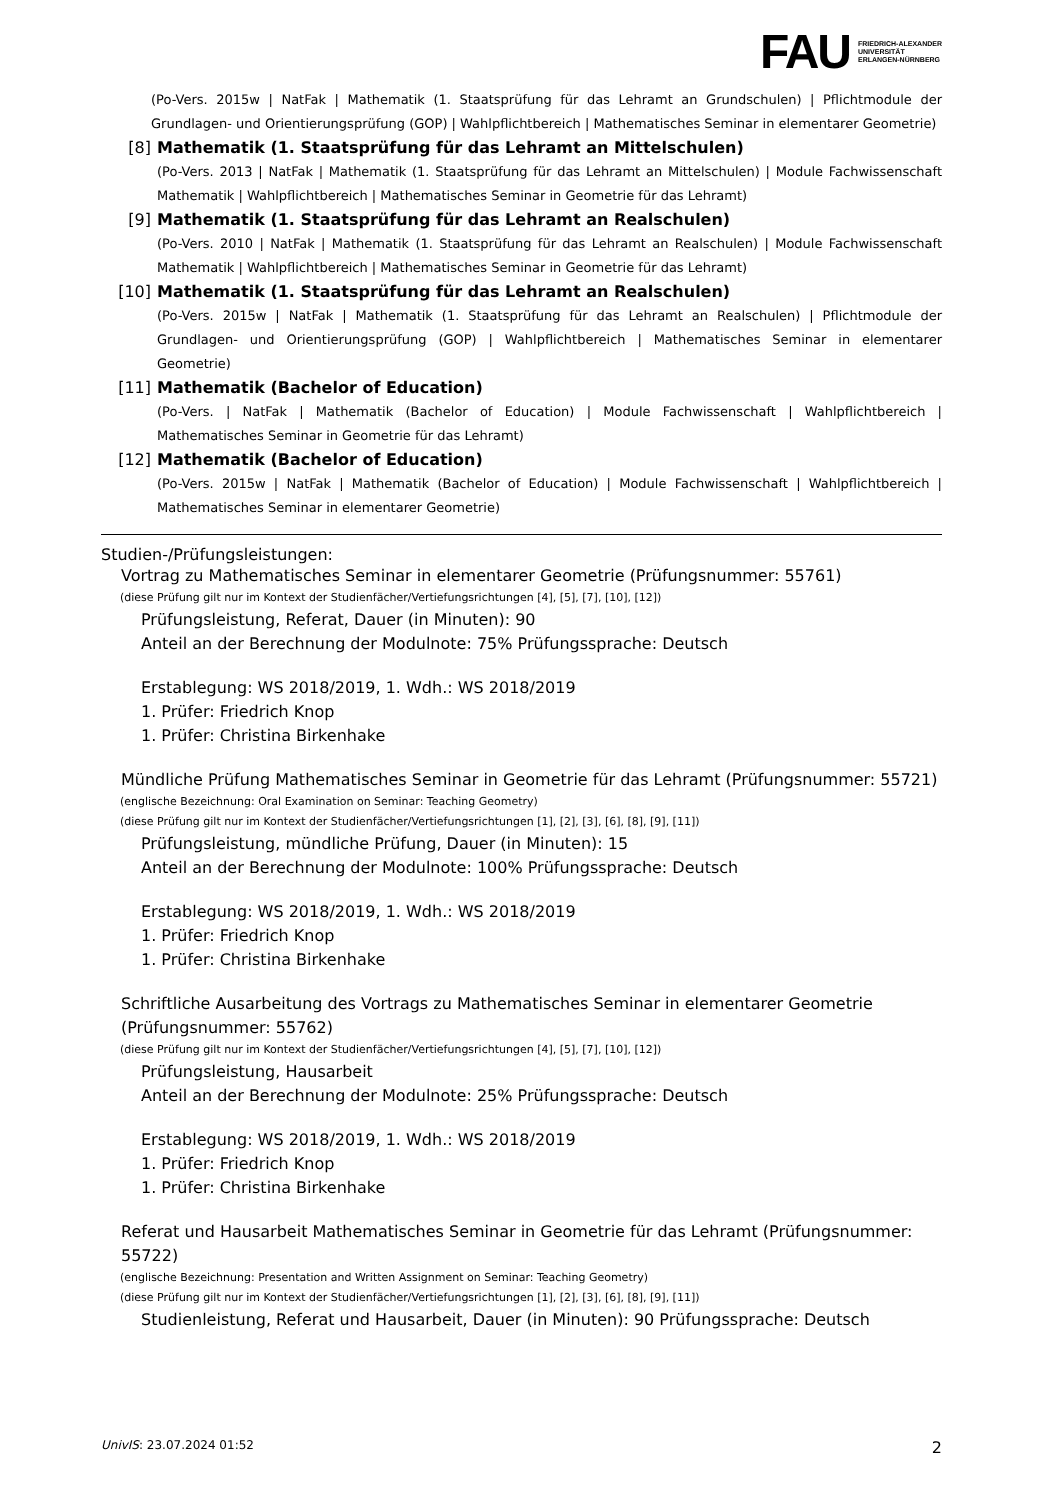FAU FRIEDRICH-ALEXANDER
UNIVERSITÄT
ERLANGEN-NÜRNBERG
(Po-Vers. 2015w | NatFak | Mathematik (1. Staatsprüfung für das Lehramt an Grundschulen) | Pflichtmodule der Grundlagen- und Orientierungsprüfung (GOP) | Wahlpflichtbereich | Mathematisches Seminar in elementarer Geometrie)
[8] Mathematik (1. Staatsprüfung für das Lehramt an Mittelschulen)
(Po-Vers. 2013 | NatFak | Mathematik (1. Staatsprüfung für das Lehramt an Mittelschulen) | Module Fachwissenschaft Mathematik | Wahlpflichtbereich | Mathematisches Seminar in Geometrie für das Lehramt)
[9] Mathematik (1. Staatsprüfung für das Lehramt an Realschulen)
(Po-Vers. 2010 | NatFak | Mathematik (1. Staatsprüfung für das Lehramt an Realschulen) | Module Fachwissenschaft Mathematik | Wahlpflichtbereich | Mathematisches Seminar in Geometrie für das Lehramt)
[10] Mathematik (1. Staatsprüfung für das Lehramt an Realschulen)
(Po-Vers. 2015w | NatFak | Mathematik (1. Staatsprüfung für das Lehramt an Realschulen) | Pflichtmodule der Grundlagen- und Orientierungsprüfung (GOP) | Wahlpflichtbereich | Mathematisches Seminar in elementarer Geometrie)
[11] Mathematik (Bachelor of Education)
(Po-Vers. | NatFak | Mathematik (Bachelor of Education) | Module Fachwissenschaft | Wahlpflichtbereich | Mathematisches Seminar in Geometrie für das Lehramt)
[12] Mathematik (Bachelor of Education)
(Po-Vers. 2015w | NatFak | Mathematik (Bachelor of Education) | Module Fachwissenschaft | Wahlpflichtbereich | Mathematisches Seminar in elementarer Geometrie)
Studien-/Prüfungsleistungen:
Vortrag zu Mathematisches Seminar in elementarer Geometrie (Prüfungsnummer: 55761)
(diese Prüfung gilt nur im Kontext der Studienfächer/Vertiefungsrichtungen [4], [5], [7], [10], [12])
Prüfungsleistung, Referat, Dauer (in Minuten): 90
Anteil an der Berechnung der Modulnote: 75% Prüfungssprache: Deutsch
Erstablegung: WS 2018/2019, 1. Wdh.: WS 2018/2019
1. Prüfer: Friedrich Knop
1. Prüfer: Christina Birkenhake
Mündliche Prüfung Mathematisches Seminar in Geometrie für das Lehramt (Prüfungsnummer: 55721)
(englische Bezeichnung: Oral Examination on Seminar: Teaching Geometry)
(diese Prüfung gilt nur im Kontext der Studienfächer/Vertiefungsrichtungen [1], [2], [3], [6], [8], [9], [11])
Prüfungsleistung, mündliche Prüfung, Dauer (in Minuten): 15
Anteil an der Berechnung der Modulnote: 100% Prüfungssprache: Deutsch
Erstablegung: WS 2018/2019, 1. Wdh.: WS 2018/2019
1. Prüfer: Friedrich Knop
1. Prüfer: Christina Birkenhake
Schriftliche Ausarbeitung des Vortrags zu Mathematisches Seminar in elementarer Geometrie (Prüfungsnummer: 55762)
(diese Prüfung gilt nur im Kontext der Studienfächer/Vertiefungsrichtungen [4], [5], [7], [10], [12])
Prüfungsleistung, Hausarbeit
Anteil an der Berechnung der Modulnote: 25% Prüfungssprache: Deutsch
Erstablegung: WS 2018/2019, 1. Wdh.: WS 2018/2019
1. Prüfer: Friedrich Knop
1. Prüfer: Christina Birkenhake
Referat und Hausarbeit Mathematisches Seminar in Geometrie für das Lehramt (Prüfungsnummer: 55722)
(englische Bezeichnung: Presentation and Written Assignment on Seminar: Teaching Geometry)
(diese Prüfung gilt nur im Kontext der Studienfächer/Vertiefungsrichtungen [1], [2], [3], [6], [8], [9], [11])
Studienleistung, Referat und Hausarbeit, Dauer (in Minuten): 90 Prüfungssprache: Deutsch
UnivIS: 23.07.2024 01:52 2